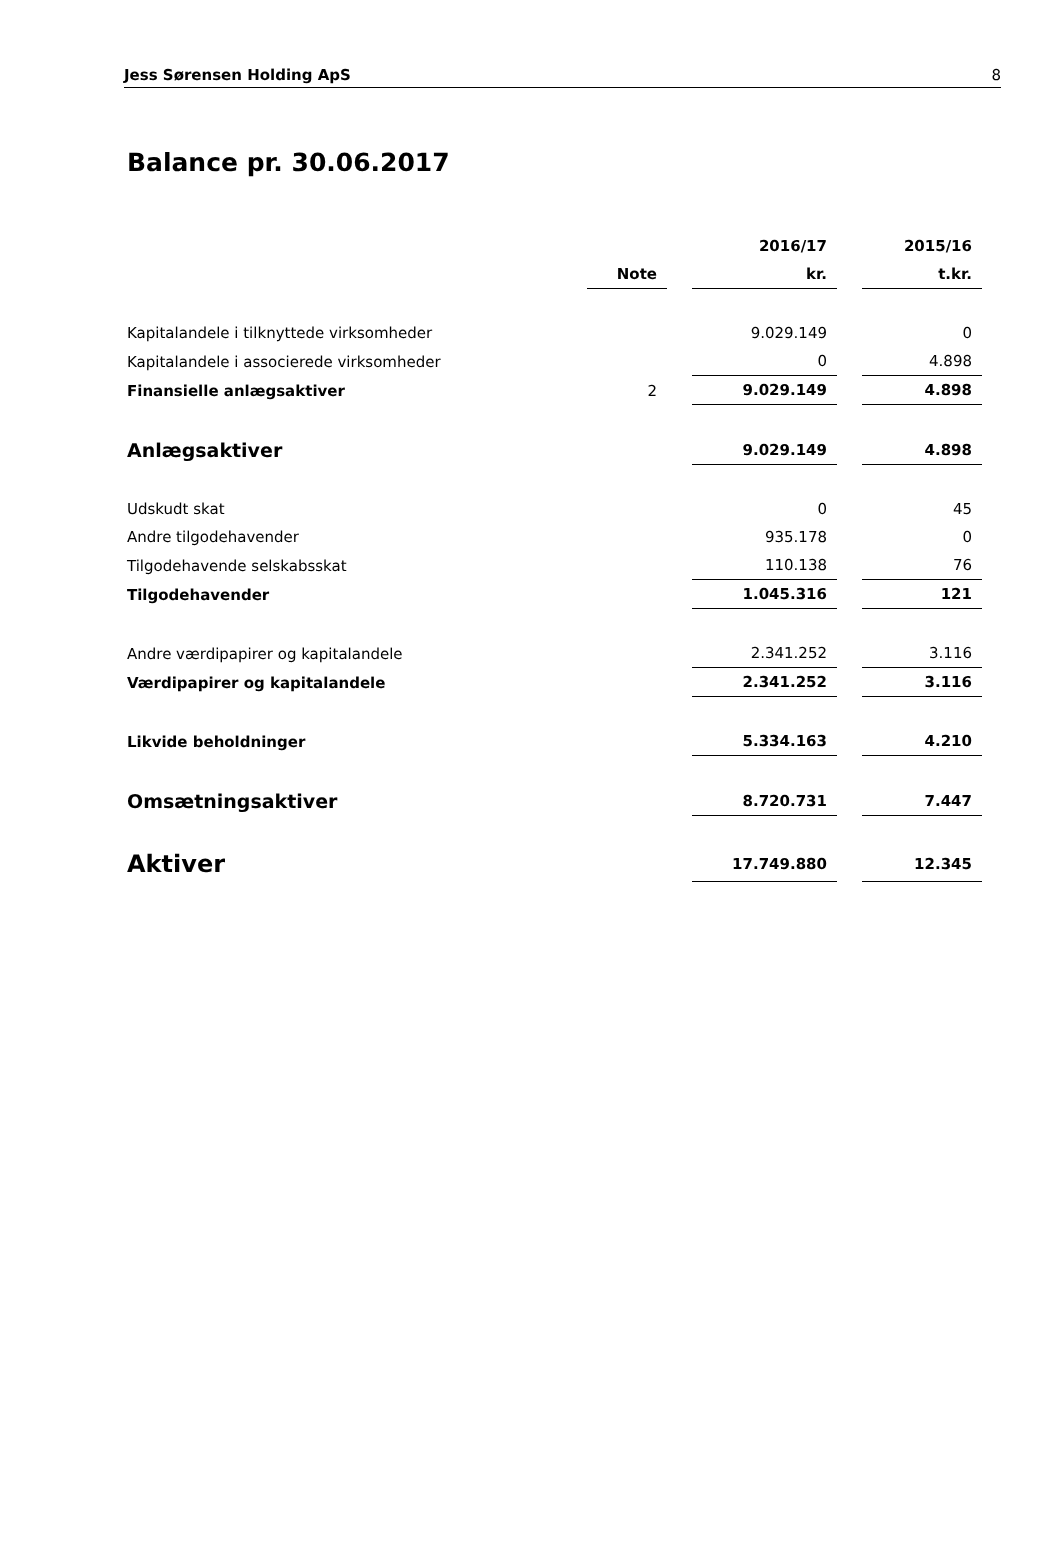Jess Sørensen Holding ApS 8
Balance pr. 30.06.2017
| | | | 2016/17 | | 2015/16 |
| --- | --- | --- | --- | --- | --- |
| | Note | | kr. | | t.kr. |
| Kapitalandele i tilknyttede virksomheder | | | 9.029.149 | | 0 |
| Kapitalandele i associerede virksomheder | | | 0 | | 4.898 |
| Finansielle anlægsaktiver | 2 | | 9.029.149 | | 4.898 |
| Anlægsaktiver | | | 9.029.149 | | 4.898 |
| Udskudt skat | | | 0 | | 45 |
| Andre tilgodehavender | | | 935.178 | | 0 |
| Tilgodehavende selskabsskat | | | 110.138 | | 76 |
| Tilgodehavender | | | 1.045.316 | | 121 |
| Andre værdipapirer og kapitalandele | | | 2.341.252 | | 3.116 |
| Værdipapirer og kapitalandele | | | 2.341.252 | | 3.116 |
| Likvide beholdninger | | | 5.334.163 | | 4.210 |
| Omsætningsaktiver | | | 8.720.731 | | 7.447 |
| Aktiver | | | 17.749.880 | | 12.345 |